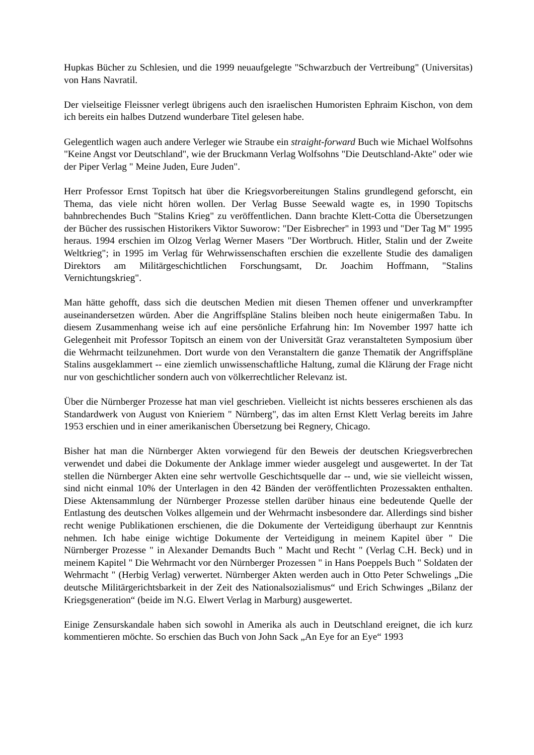Hupkas Bücher zu Schlesien, und die 1999 neuaufgelegte "Schwarzbuch der Vertreibung" (Universitas) von Hans Navratil.
Der vielseitige Fleissner verlegt übrigens auch den israelischen Humoristen Ephraim Kischon, von dem ich bereits ein halbes Dutzend wunderbare Titel gelesen habe.
Gelegentlich wagen auch andere Verleger wie Straube ein straight-forward Buch wie Michael Wolfsohns "Keine Angst vor Deutschland", wie der Bruckmann Verlag Wolfsohns "Die Deutschland-Akte" oder wie der Piper Verlag " Meine Juden, Eure Juden".
Herr Professor Ernst Topitsch hat über die Kriegsvorbereitungen Stalins grundlegend geforscht, ein Thema, das viele nicht hören wollen. Der Verlag Busse Seewald wagte es, in 1990 Topitschs bahnbrechendes Buch "Stalins Krieg" zu veröffentlichen. Dann brachte Klett-Cotta die Übersetzungen der Bücher des russischen Historikers Viktor Suworow: "Der Eisbrecher" in 1993 und "Der Tag M" 1995 heraus. 1994 erschien im Olzog Verlag Werner Masers "Der Wortbruch. Hitler, Stalin und der Zweite Weltkrieg"; in 1995 im Verlag für Wehrwissenschaften erschien die exzellente Studie des damaligen Direktors am Militärgeschichtlichen Forschungsamt, Dr. Joachim Hoffmann, "Stalins Vernichtungskrieg".
Man hätte gehofft, dass sich die deutschen Medien mit diesen Themen offener und unverkrampfter auseinandersetzen würden. Aber die Angriffspläne Stalins bleiben noch heute einigermaßen Tabu. In diesem Zusammenhang weise ich auf eine persönliche Erfahrung hin: Im November 1997 hatte ich Gelegenheit mit Professor Topitsch an einem von der Universität Graz veranstalteten Symposium über die Wehrmacht teilzunehmen. Dort wurde von den Veranstaltern die ganze Thematik der Angriffspläne Stalins ausgeklammert -- eine ziemlich unwissenschaftliche Haltung, zumal die Klärung der Frage nicht nur von geschichtlicher sondern auch von völkerrechtlicher Relevanz ist.
Über die Nürnberger Prozesse hat man viel geschrieben. Vielleicht ist nichts besseres erschienen als das Standardwerk von August von Knieriem " Nürnberg", das im alten Ernst Klett Verlag bereits im Jahre 1953 erschien und in einer amerikanischen Übersetzung bei Regnery, Chicago.
Bisher hat man die Nürnberger Akten vorwiegend für den Beweis der deutschen Kriegsverbrechen verwendet und dabei die Dokumente der Anklage immer wieder ausgelegt und ausgewertet. In der Tat stellen die Nürnberger Akten eine sehr wertvolle Geschichtsquelle dar -- und, wie sie vielleicht wissen, sind nicht einmal 10% der Unterlagen in den 42 Bänden der veröffentlichten Prozessakten enthalten. Diese Aktensammlung der Nürnberger Prozesse stellen darüber hinaus eine bedeutende Quelle der Entlastung des deutschen Volkes allgemein und der Wehrmacht insbesondere dar. Allerdings sind bisher recht wenige Publikationen erschienen, die die Dokumente der Verteidigung überhaupt zur Kenntnis nehmen. Ich habe einige wichtige Dokumente der Verteidigung in meinem Kapitel über " Die Nürnberger Prozesse " in Alexander Demandts Buch " Macht und Recht " (Verlag C.H. Beck) und in meinem Kapitel " Die Wehrmacht vor den Nürnberger Prozessen " in Hans Poeppels Buch " Soldaten der Wehrmacht " (Herbig Verlag) verwertet. Nürnberger Akten werden auch in Otto Peter Schwelings „Die deutsche Militärgerichtsbarkeit in der Zeit des Nationalsozialismus“ und Erich Schwinges „Bilanz der Kriegsgeneration“ (beide im N.G. Elwert Verlag in Marburg) ausgewertet.
Einige Zensurskandale haben sich sowohl in Amerika als auch in Deutschland ereignet, die ich kurz kommentieren möchte. So erschien das Buch von John Sack „An Eye for an Eye“ 1993